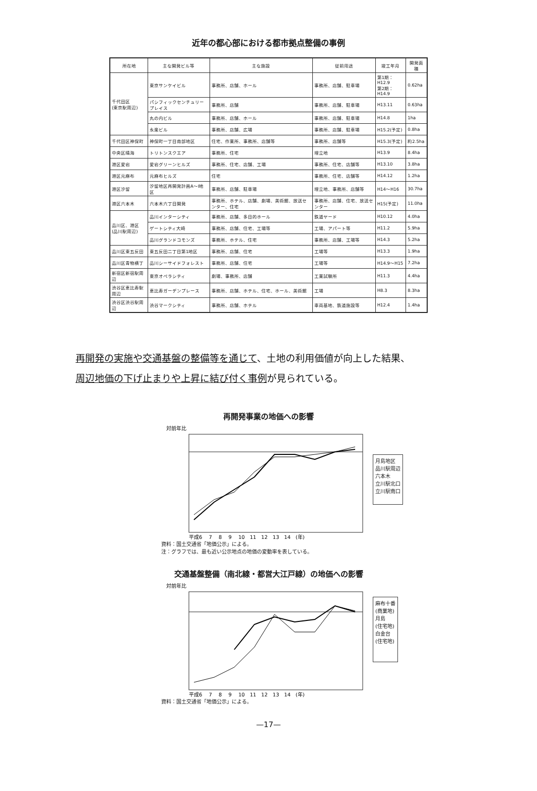近年の都心部における都市拠点整備の事例
| 所在地 | 主な開発ビル等 | 主な施設 | 従前用途 | 竣工年月 | 開発面積 |
| --- | --- | --- | --- | --- | --- |
| 千代田区 (東京駅周辺) | 東京サンケイビル | 事務所、店舗、ホール | 事務所、店舗、駐車場 | 第1期：H12.9 第2期：H14.9 | 0.62ha |
| | パシフィックセンチュリープレイス | 事務所、店舗 | 事務所、店舗、駐車場 | H13.11 | 0.63ha |
| | 丸の内ビル | 事務所、店舗、ホール | 事務所、店舗、駐車場 | H14.8 | 1ha |
| | 永楽ビル | 事務所、店舗、広場 | 事務所、店舗、駐車場 | H15.2(予定) | 0.8ha |
| 千代田区神保町 | 神保町一丁目南部地区 | 住宅、作業所、事務所、店舗等 | 事務所、店舗等 | H15.3(予定) | 約2.5ha |
| 中央区晴海 | トリトンスクエア | 事務所、住宅 | 埋立地 | H13.9 | 8.4ha |
| 港区愛宕 | 愛宕グリーンヒルズ | 事務所、住宅、店舗、工場 | 事務所、住宅、店舗等 | H13.10 | 3.8ha |
| 港区元麻布 | 元麻布ヒルズ | 住宅 | 事務所、住宅、店舗等 | H14.12 | 1.2ha |
| 港区汐留 | 汐留地区再開発計画A～I地区 | 事務所、店舗、駐車場 | 埋立地、事務所、店舗等 | H14～H16 | 30.7ha |
| 港区六本木 | 六本木六丁目開発 | 事務所、ホテル、店舗、劇場、美術館、放送センター、住宅 | 事務所、店舗、住宅、放送センター | H15(予定) | 11.0ha |
| 品川区、港区 (品川駅周辺) | 品川インターシティ | 事務所、店舗、多目的ホール | 鉄道ヤード | H10.12 | 4.0ha |
| | ゲートシティ大崎 | 事務所、店舗、住宅、工場等 | 工場、アパート等 | H11.2 | 5.9ha |
| | 品川グランドコモンズ | 事務所、ホテル、住宅 | 事務所、店舗、工場等 | H14.3 | 5.2ha |
| 品川区東五反田 | 東五反田二丁目第1地区 | 事務所、店舗、住宅 | 工場等 | H13.3 | 1.9ha |
| 品川区青物横丁 | 品川シーサイドフォレスト | 事務所、店舗、住宅 | 工場等 | H14.9～H15 | 7.2ha |
| 新宿区新宿駅周辺 | 東京オペラシティ | 劇場、事務所、店舗 | 工業試験所 | H11.3 | 4.4ha |
| 渋谷区恵比寿駅周辺 | 恵比寿ガーデンプレース | 事務所、店舗、ホテル、住宅、ホール、美術館 | 工場 | H8.3 | 8.3ha |
| 渋谷区渋谷駅周辺 | 渋谷マークシティ | 事務所、店舗、ホテル | 車両基地、鉄道施設等 | H12.4 | 1.4ha |
再開発の実施や交通基盤の整備等を通じて、土地の利用価値が向上した結果、
周辺地価の下げ止まりや上昇に結び付く事例が見られている。
再開発事業の地価への影響
対前年比
平成6　 7　 8　 9　 10　11　12　13　14　(年)
月島地区
品川駅周辺
六本木
立川駅北口
立川駅南口
資料：国土交通省「地価公示」による。
注：グラフでは、最も近い公示地点の地価の変動率を表している。
交通基盤整備（南北線・都営大江戸線）の地価への影響
対前年比
平成6　 7　 8　 9　 10　11　12　13　14　(年)
麻布十番
(商業地)
月島
(住宅地)
白金台
(住宅地)
資料：国土交通省「地価公示」による。
—17—